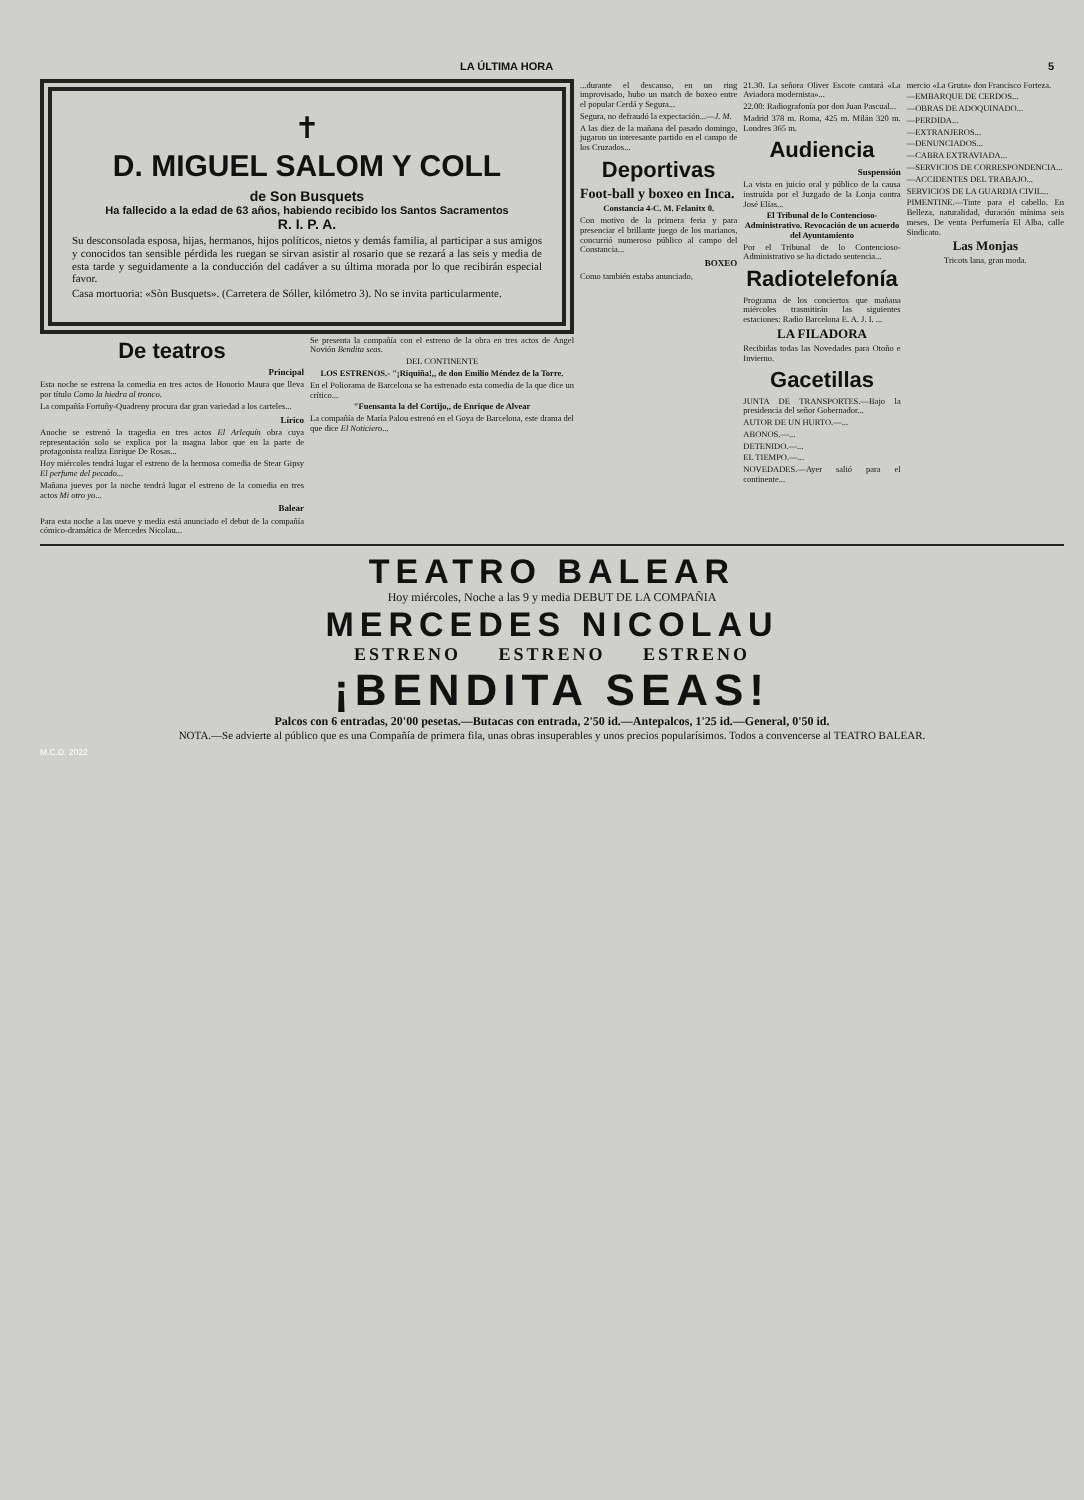LA ÚLTIMA HORA 5
✝
D. MIGUEL SALOM Y COLL
de Son Busquets
Ha fallecido a la edad de 63 años, habiendo recibido los Santos Sacramentos
R. I. P. A.
Su desconsolada esposa, hijas, hermanos, hijos políticos, nietos y demás familia, al participar a sus amigos y conocidos tan sensible pérdida les ruegan se sirvan asistir al rosario que se rezará a las seis y media de esta tarde y seguidamente a la conducción del cadáver a su última morada por lo que recibirán especial favor.
Casa mortuoria: «Sòn Busquets». (Carretera de Sóller, kilómetro 3). No se invita particularmente.
De teatros
Principal
Esta noche se estrena la comedia en tres actos de Honorio Maura que lleva por título Como la hiedra al tronco.
La compañía Fortuñy-Quadreny procura dar gran variedad a los carteles...
Lírico
Anoche se estrenó la tragedia en tres actos El Arlequín obra cuya representación solo se explica por la magna labor que en la parte de protagonista realiza Enrique De Rosas...
Hoy miércoles tendrá lugar el estreno de la hermosa comedia de Stear Gipsy El perfume del pecado...
Mañana jueves por la noche tendrá lugar el estreno de la comedia en tres actos Mi otro yo...
Balear
Para esta noche a las nueve y media está anunciado el debut de la compañía cómico-dramática de Mercedes Nicolau...
Se presenta la compañía con el estreno de la obra en tres actos de Angel Novión Bendita seas.
DEL CONTINENTE
LOS ESTRENOS.- "¡Riquiña!,, de don Emilio Méndez de la Torre.
En el Poliorama de Barcelona se ha estrenado esta comedia de la que dice un crítico...
"Fuensanta la del Cortijo,, de Enrique de Alvear
La compañía de María Palou estrenó en el Goya de Barcelona, este drama del que dice El Noticiero...
...durante el descanso, en un ring improvisado, hubo un match de boxeo entre el popular Cerdá y Segura...
Segura, no defraudó la expectación...—J. M.
A las diez de la mañana del pasado domingo, jugaron un interesante partido en el campo de los Cruzados...
Deportivas
Foot-ball y boxeo en Inca.
Constancia 4-C. M. Felanitx 0.
Con motivo de la primera feria y para presenciar el brillante juego de los marianos, concurrió numeroso público al campo del Constancia...
BOXEO
Como también estaba anunciado,
21.30. La señora Oliver Escote cantará «La Aviadora modernista»...
22.00: Radiografonía por don Juan Pascual...
Madrid 378 m. Roma, 425 m. Milán 320 m. Londres 365 m.
Audiencia
Suspensión
La vista en juicio oral y público de la causa instruída por el Juzgado de la Lonja contra José Elías...
El Tribunal de lo Contencioso-Administrativo. Revocación de un acuerdo del Ayuntamiento
Por el Tribunal de lo Contencioso-Administrativo se ha dictado sentencia...
Radiotelefonía
Programa de los conciertos que mañana miércoles trasmitirán las siguientes estaciones: Radio Barcelona E. A. J. I. ...
LA FILADORA
Recibidas todas las Novedades para Otoño e Invierno.
Gacetillas
JUNTA DE TRANSPORTES.—Bajo la presidencia del señor Gobernador...
AUTOR DE UN HURTO.—...
ABONOS.—...
DETENIDO.—...
EL TIEMPO.—...
NOVEDADES.—Ayer salió para el continente...
mercio «La Gruta» don Francisco Forteza.
—EMBARQUE DE CERDOS...
—OBRAS DE ADOQUINADO...
—PERDIDA...
—EXTRANJEROS...
—DENUNCIADOS...
—CABRA EXTRAVIADA...
—SERVICIOS DE CORRESPONDENCIA...
—ACCIDENTES DEL TRABAJO...
SERVICIOS DE LA GUARDIA CIVIL...
PIMENTINE.—Tinte para el cabello. En Belleza, naturalidad, duración mínima seis meses. De venta Perfumería El Alba, calle Sindicato.
Las Monjas
Tricots lana, gran moda.
TEATRO BALEAR
Hoy miércoles, Noche a las 9 y media DEBUT DE LA COMPAÑIA
MERCEDES NICOLAU
ESTRENO ESTRENO ESTRENO
¡BENDITA SEAS!
Palcos con 6 entradas, 20'00 pesetas.—Butacas con entrada, 2'50 id.—Antepalcos, 1'25 id.—General, 0'50 id.
NOTA.—Se advierte al público que es una Compañía de primera fila, unas obras insuperables y unos precios popularísimos. Todos a convencerse al TEATRO BALEAR.
M.C.D. 2022